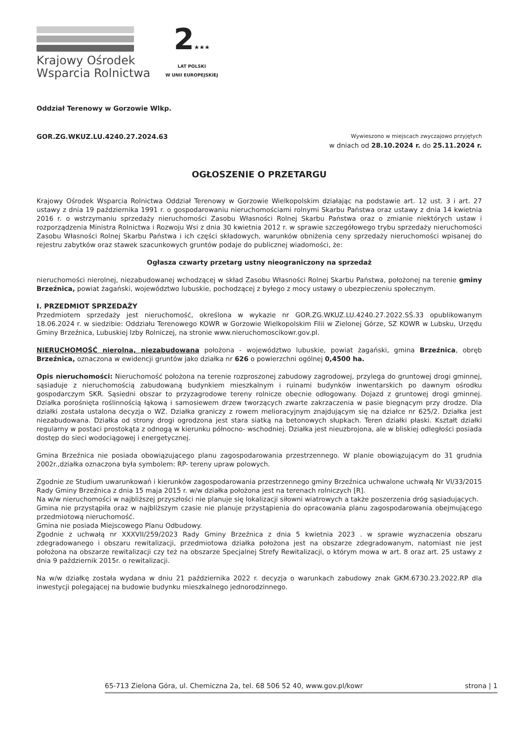Krajowy Ośrodek
Wsparcia Rolnictwa
2★★★
LAT POLSKI
W UNII EUROPEJSKIEJ
Oddział Terenowy w Gorzowie Wlkp.
GOR.ZG.WKUZ.LU.4240.27.2024.63
Wywieszono w miejscach zwyczajowo przyjętych
w dniach od 28.10.2024 r. do 25.11.2024 r.
OGŁOSZENIE O PRZETARGU
Krajowy Ośrodek Wsparcia Rolnictwa Oddział Terenowy w Gorzowie Wielkopolskim działając na podstawie art. 12 ust. 3 i art. 27 ustawy z dnia 19 października 1991 r. o gospodarowaniu nieruchomościami rolnymi Skarbu Państwa oraz ustawy z dnia 14 kwietnia 2016 r. o wstrzymaniu sprzedaży nieruchomości Zasobu Własności Rolnej Skarbu Państwa oraz o zmianie niektórych ustaw i rozporządzenia Ministra Rolnictwa i Rozwoju Wsi z dnia 30 kwietnia 2012 r. w sprawie szczegółowego trybu sprzedaży nieruchomości Zasobu Własności Rolnej Skarbu Państwa i ich części składowych, warunków obniżenia ceny sprzedaży nieruchomości wpisanej do rejestru zabytków oraz stawek szacunkowych gruntów podaje do publicznej wiadomości, że:
Ogłasza czwarty przetarg ustny nieograniczony na sprzedaż
nieruchomości nierolnej, niezabudowanej wchodzącej w skład Zasobu Własności Rolnej Skarbu Państwa, położonej na terenie gminy Brzeźnica, powiat żagański, województwo lubuskie, pochodzącej z byłego z mocy ustawy o ubezpieczeniu społecznym.
I. PRZEDMIOT SPRZEDAŻY
Przedmiotem sprzedaży jest nieruchomość, określona w wykazie nr GOR.ZG.WKUZ.LU.4240.27.2022.SŚ.33 opublikowanym 18.06.2024 r. w siedzibie: Oddziału Terenowego KOWR w Gorzowie Wielkopolskim Filii w Zielonej Górze, SZ KOWR w Lubsku, Urzędu Gminy Brzeźnica, Lubuskiej Izby Rolniczej, na stronie www.nieruchomoscikowr.gov.pl.
NIERUCHOMOŚĆ nierolna, niezabudowana położona - województwo lubuskie, powiat żagański, gmina Brzeźnica, obręb Brzeźnica, oznaczona w ewidencji gruntów jako działka nr 626 o powierzchni ogólnej 0,4500 ha.
Opis nieruchomości: Nieruchomość położona na terenie rozproszonej zabudowy zagrodowej, przylega do gruntowej drogi gminnej, sąsiaduje z nieruchomością zabudowaną budynkiem mieszkalnym i ruinami budynków inwentarskich po dawnym ośrodku gospodarczym SKR. Sąsiedni obszar to przyzagrodowe tereny rolnicze obecnie odłogowany. Dojazd z gruntowej drogi gminnej. Działka porośnięta roślinnością łąkową i samosiewem drzew tworzących zwarte zakrzaczenia w pasie biegnącym przy drodze. Dla działki została ustalona decyzja o WZ. Działka graniczy z rowem melioracyjnym znajdującym się na działce nr 625/2. Działka jest niezabudowana. Działka od strony drogi ogrodzona jest stara siatką na betonowych słupkach. Teren działki płaski. Kształt działki regularny w postaci prostokąta z odnogą w kierunku północno- wschodniej. Działka jest nieuzbrojona, ale w bliskiej odległości posiada dostęp do sieci wodociągowej i energetycznej.
Gmina Brzeźnica nie posiada obowiązującego planu zagospodarowania przestrzennego. W planie obowiązującym do 31 grudnia 2002r.,działka oznaczona była symbolem: RP- tereny upraw polowych.
Zgodnie ze Studium uwarunkowań i kierunków zagospodarowania przestrzennego gminy Brzeźnica uchwalone uchwałą Nr VI/33/2015 Rady Gminy Brzeźnica z dnia 15 maja 2015 r. w/w działka położona jest na terenach rolniczych [R].
Na w/w nieruchomości w najbliższej przyszłości nie planuje się lokalizacji siłowni wiatrowych a także poszerzenia dróg sąsiadujących.
Gmina nie przystąpiła oraz w najbliższym czasie nie planuje przystąpienia do opracowania planu zagospodarowania obejmującego przedmiotową nieruchomość.
Gmina nie posiada Miejscowego Planu Odbudowy.
Zgodnie z uchwałą nr XXXVII/259/2023 Rady Gminy Brzeźnica z dnia 5 kwietnia 2023 . w sprawie wyznaczenia obszaru zdegradowanego i obszaru rewitalizacji, przedmiotowa działka położona jest na obszarze zdegradowanym, natomiast nie jest położona na obszarze rewitalizacji czy też na obszarze Specjalnej Strefy Rewitalizacji, o którym mowa w art. 8 oraz art. 25 ustawy z dnia 9 październik 2015r. o rewitalizacji.
Na w/w działkę została wydana w dniu 21 października 2022 r. decyzja o warunkach zabudowy znak GKM.6730.23.2022.RP dla inwestycji polegającej na budowie budynku mieszkalnego jednorodzinnego.
65-713 Zielona Góra, ul. Chemiczna 2a, tel. 68 506 52 40, www.gov.pl/kowr strona | 1